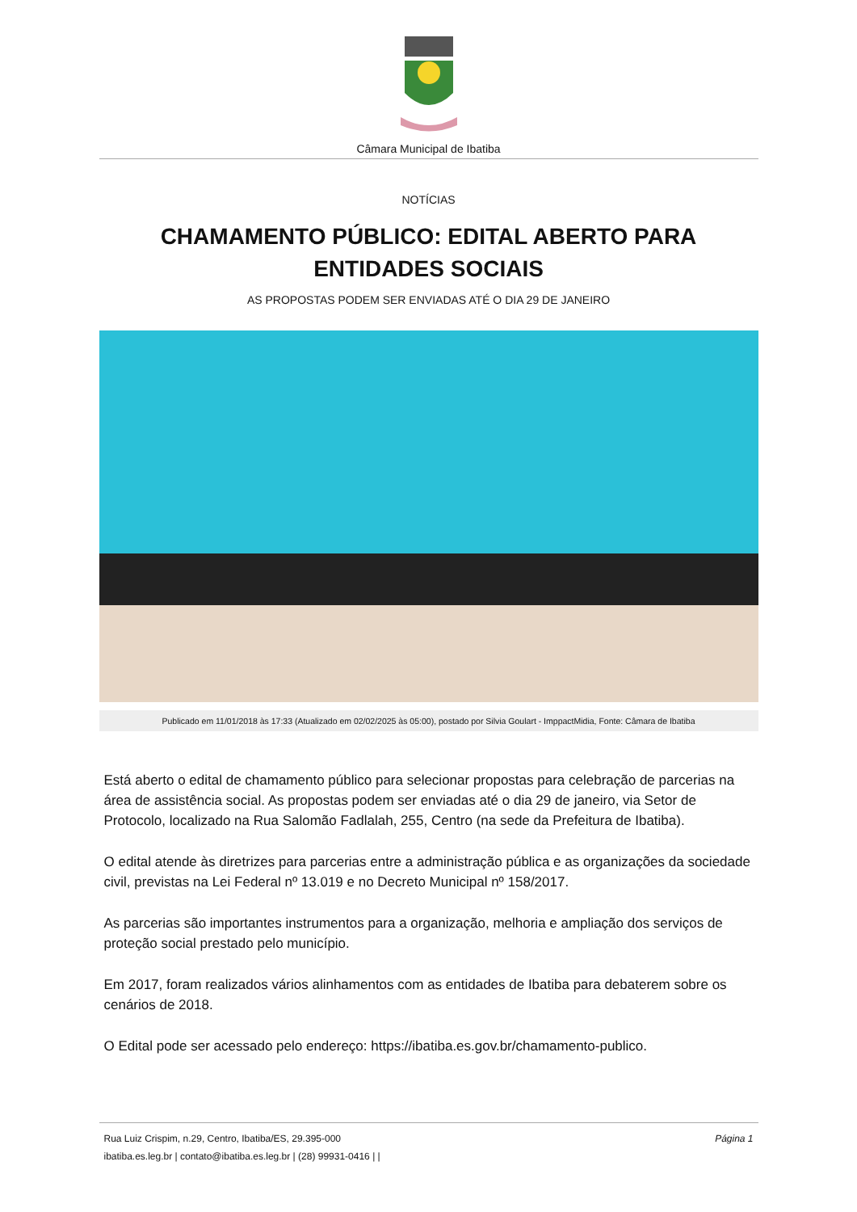Câmara Municipal de Ibatiba
NOTÍCIAS
CHAMAMENTO PÚBLICO: EDITAL ABERTO PARA ENTIDADES SOCIAIS
AS PROPOSTAS PODEM SER ENVIADAS ATÉ O DIA 29 DE JANEIRO
Publicado em 11/01/2018 às 17:33 (Atualizado em 02/02/2025 às 05:00), postado por Silvia Goulart - ImppactMidia, Fonte: Câmara de Ibatiba
Está aberto o edital de chamamento público para selecionar propostas para celebração de parcerias na área de assistência social. As propostas podem ser enviadas até o dia 29 de janeiro, via Setor de Protocolo, localizado na Rua Salomão Fadlalah, 255, Centro (na sede da Prefeitura de Ibatiba).
O edital atende às diretrizes para parcerias entre a administração pública e as organizações da sociedade civil, previstas na Lei Federal nº 13.019 e no Decreto Municipal nº 158/2017.
As parcerias são importantes instrumentos para a organização, melhoria e ampliação dos serviços de proteção social prestado pelo município.
Em 2017, foram realizados vários alinhamentos com as entidades de Ibatiba para debaterem sobre os cenários de 2018.
O Edital pode ser acessado pelo endereço: https://ibatiba.es.gov.br/chamamento-publico.
Rua Luiz Crispim, n.29, Centro, Ibatiba/ES, 29.395-000
ibatiba.es.leg.br | contato@ibatiba.es.leg.br | (28) 99931-0416 | |
Página 1